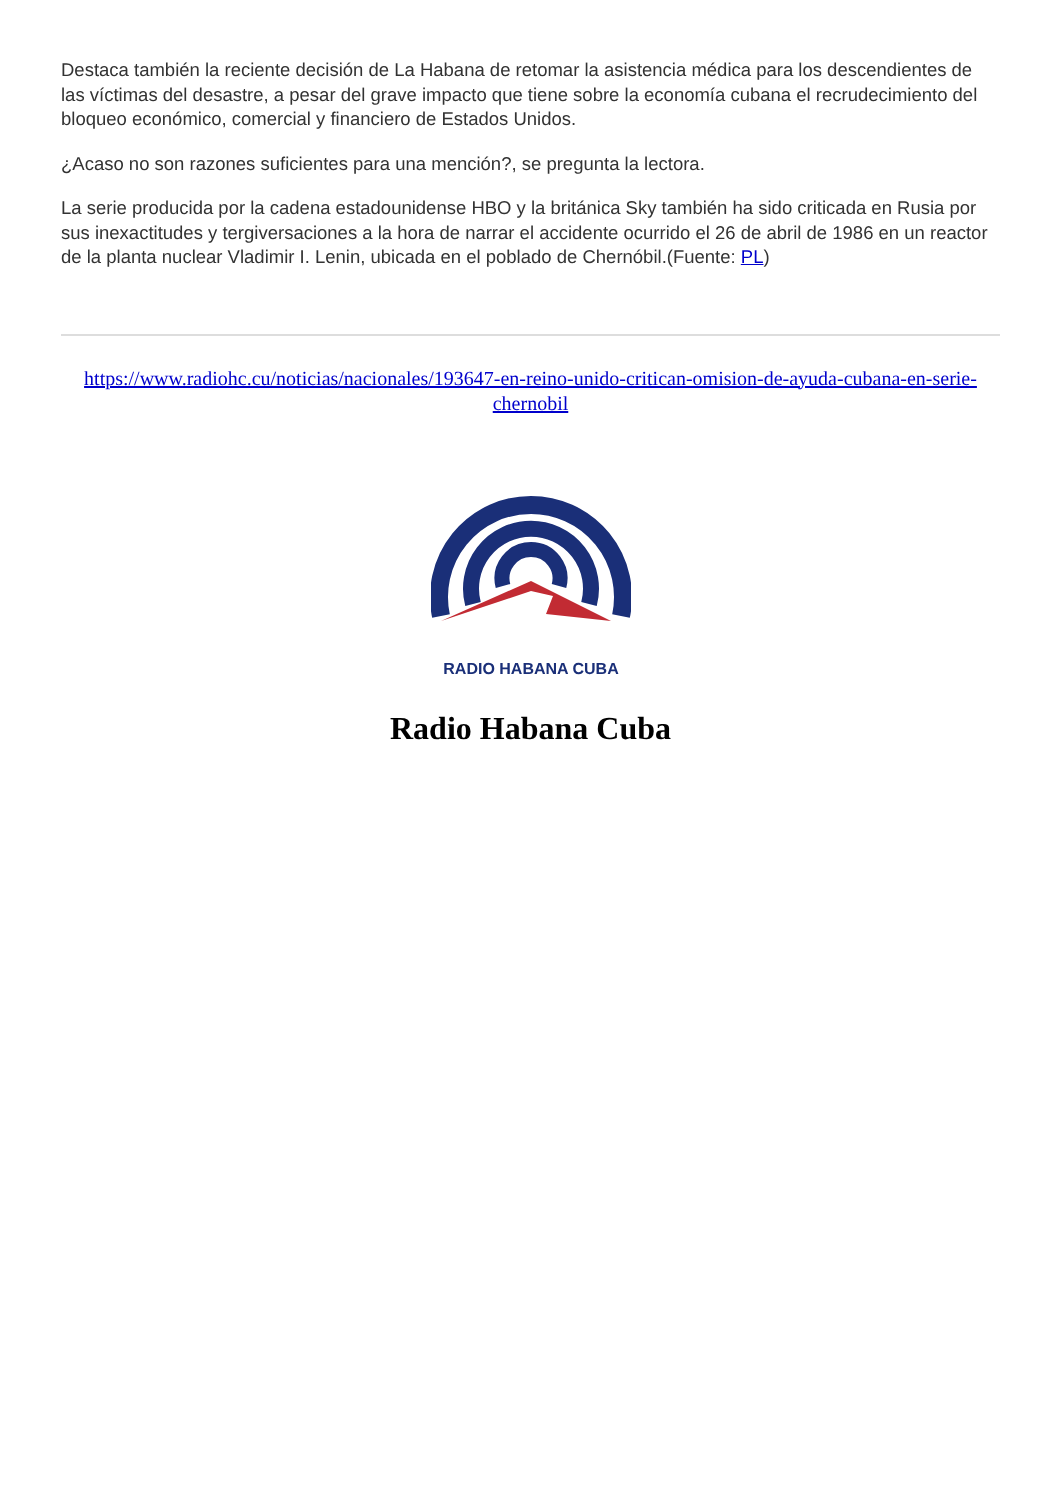Destaca también la reciente decisión de La Habana de retomar la asistencia médica para los descendientes de las víctimas del desastre, a pesar del grave impacto que tiene sobre la economía cubana el recrudecimiento del bloqueo económico, comercial y financiero de Estados Unidos.
¿Acaso no son razones suficientes para una mención?, se pregunta la lectora.
La serie producida por la cadena estadounidense HBO y la británica Sky también ha sido criticada en Rusia por sus inexactitudes y tergiversaciones a la hora de narrar el accidente ocurrido el 26 de abril de 1986 en un reactor de la planta nuclear Vladimir I. Lenin, ubicada en el poblado de Chernóbil.(Fuente: PL)
https://www.radiohc.cu/noticias/nacionales/193647-en-reino-unido-critican-omision-de-ayuda-cubana-en-serie-chernobil
RADIO HABANA CUBA
Radio Habana Cuba